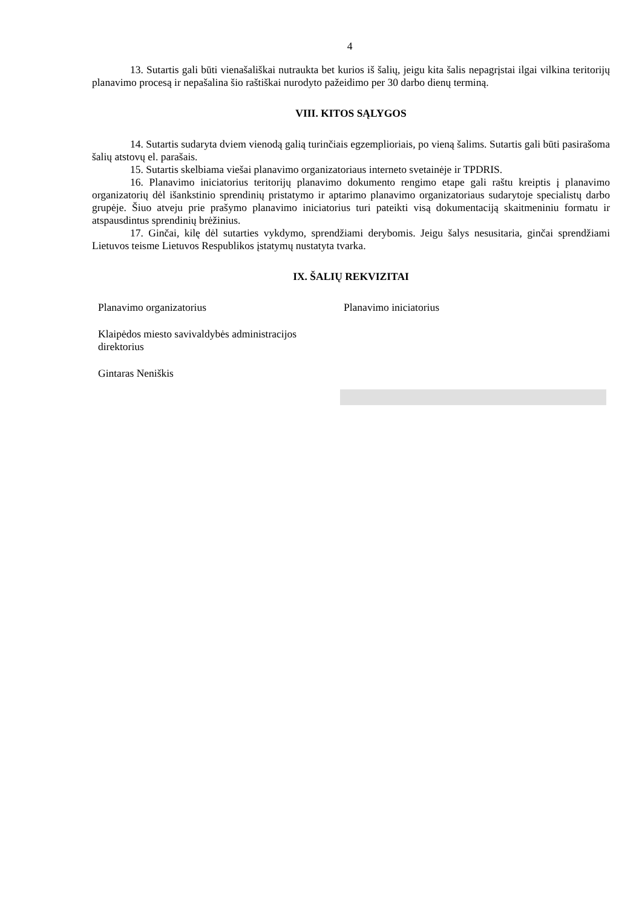4
13. Sutartis gali būti vienašališkai nutraukta bet kurios iš šalių, jeigu kita šalis nepagrįstai ilgai vilkina teritorijų planavimo procesą ir nepašalina šio raštiškai nurodyto pažeidimo per 30 darbo dienų terminą.
VIII. KITOS SĄLYGOS
14. Sutartis sudaryta dviem vienodą galią turinčiais egzemplioriais, po vieną šalims. Sutartis gali būti pasirašoma šalių atstovų el. parašais.
15. Sutartis skelbiama viešai planavimo organizatoriaus interneto svetainėje ir TPDRIS.
16. Planavimo iniciatorius teritorijų planavimo dokumento rengimo etape gali raštu kreiptis į planavimo organizatorių dėl išankstinio sprendinių pristatymo ir aptarimo planavimo organizatoriaus sudarytoje specialistų darbo grupėje. Šiuo atveju prie prašymo planavimo iniciatorius turi pateikti visą dokumentaciją skaitmeniniu formatu ir atspausdintus sprendinių brėžinius.
17. Ginčai, kilę dėl sutarties vykdymo, sprendžiami derybomis. Jeigu šalys nesusitaria, ginčai sprendžiami Lietuvos teisme Lietuvos Respublikos įstatymų nustatyta tvarka.
IX. ŠALIŲ REKVIZITAI
Planavimo organizatorius
Klaipėdos miesto savivaldybės administracijos direktorius
Gintaras Neniškis
Planavimo iniciatorius